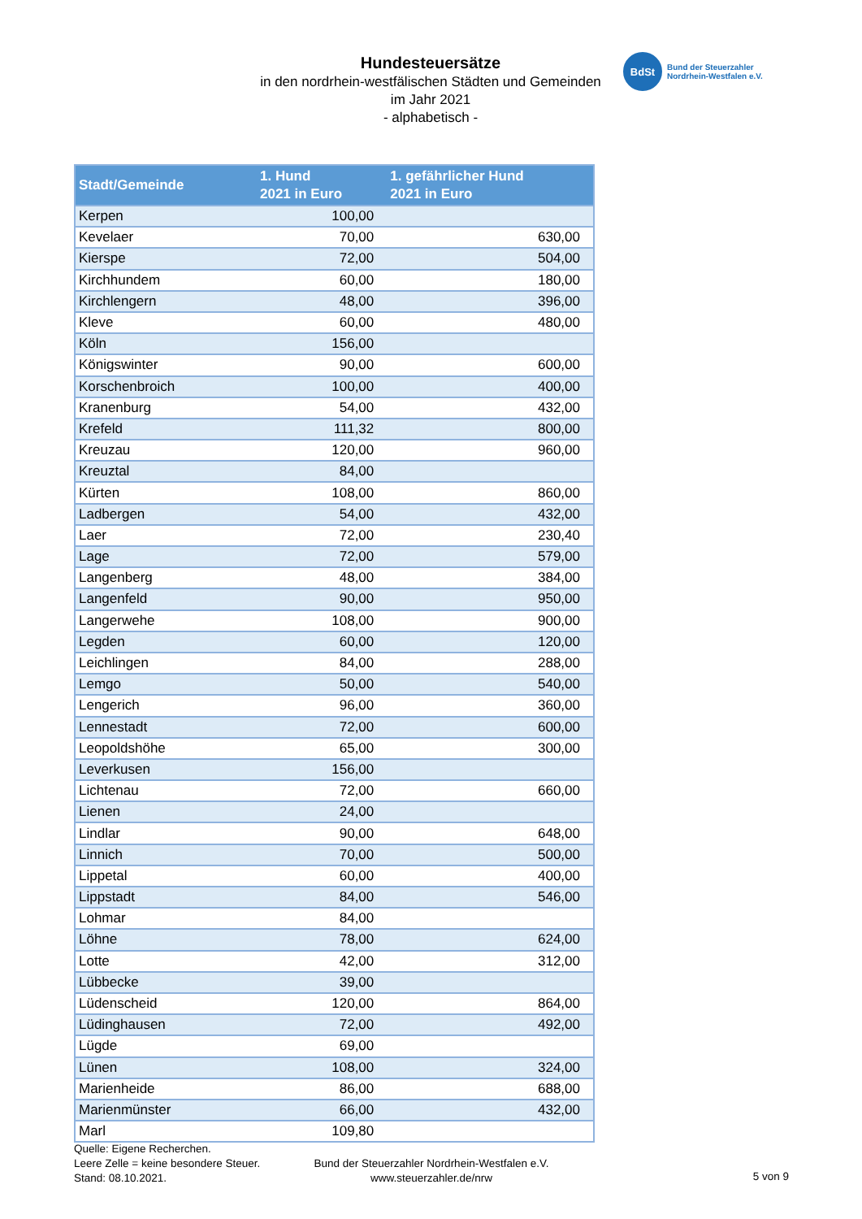Hundesteuersätze
in den nordrhein-westfälischen Städten und Gemeinden
im Jahr 2021
- alphabetisch -
BdSt
Bund der Steuerzahler
Nordrhein-Westfalen e.V.
| Stadt/Gemeinde | 1. Hund 2021 in Euro | 1. gefährlicher Hund 2021 in Euro |
| --- | --- | --- |
| Kerpen | 100,00 | |
| Kevelaer | 70,00 | 630,00 |
| Kierspe | 72,00 | 504,00 |
| Kirchhundem | 60,00 | 180,00 |
| Kirchlengern | 48,00 | 396,00 |
| Kleve | 60,00 | 480,00 |
| Köln | 156,00 | |
| Königswinter | 90,00 | 600,00 |
| Korschenbroich | 100,00 | 400,00 |
| Kranenburg | 54,00 | 432,00 |
| Krefeld | 111,32 | 800,00 |
| Kreuzau | 120,00 | 960,00 |
| Kreuztal | 84,00 | |
| Kürten | 108,00 | 860,00 |
| Ladbergen | 54,00 | 432,00 |
| Laer | 72,00 | 230,40 |
| Lage | 72,00 | 579,00 |
| Langenberg | 48,00 | 384,00 |
| Langenfeld | 90,00 | 950,00 |
| Langerwehe | 108,00 | 900,00 |
| Legden | 60,00 | 120,00 |
| Leichlingen | 84,00 | 288,00 |
| Lemgo | 50,00 | 540,00 |
| Lengerich | 96,00 | 360,00 |
| Lennestadt | 72,00 | 600,00 |
| Leopoldshöhe | 65,00 | 300,00 |
| Leverkusen | 156,00 | |
| Lichtenau | 72,00 | 660,00 |
| Lienen | 24,00 | |
| Lindlar | 90,00 | 648,00 |
| Linnich | 70,00 | 500,00 |
| Lippetal | 60,00 | 400,00 |
| Lippstadt | 84,00 | 546,00 |
| Lohmar | 84,00 | |
| Löhne | 78,00 | 624,00 |
| Lotte | 42,00 | 312,00 |
| Lübbecke | 39,00 | |
| Lüdenscheid | 120,00 | 864,00 |
| Lüdinghausen | 72,00 | 492,00 |
| Lügde | 69,00 | |
| Lünen | 108,00 | 324,00 |
| Marienheide | 86,00 | 688,00 |
| Marienmünster | 66,00 | 432,00 |
| Marl | 109,80 | |
Quelle: Eigene Recherchen.
Leere Zelle = keine besondere Steuer.
Stand: 08.10.2021.
Bund der Steuerzahler Nordrhein-Westfalen e.V.
www.steuerzahler.de/nrw
5 von 9